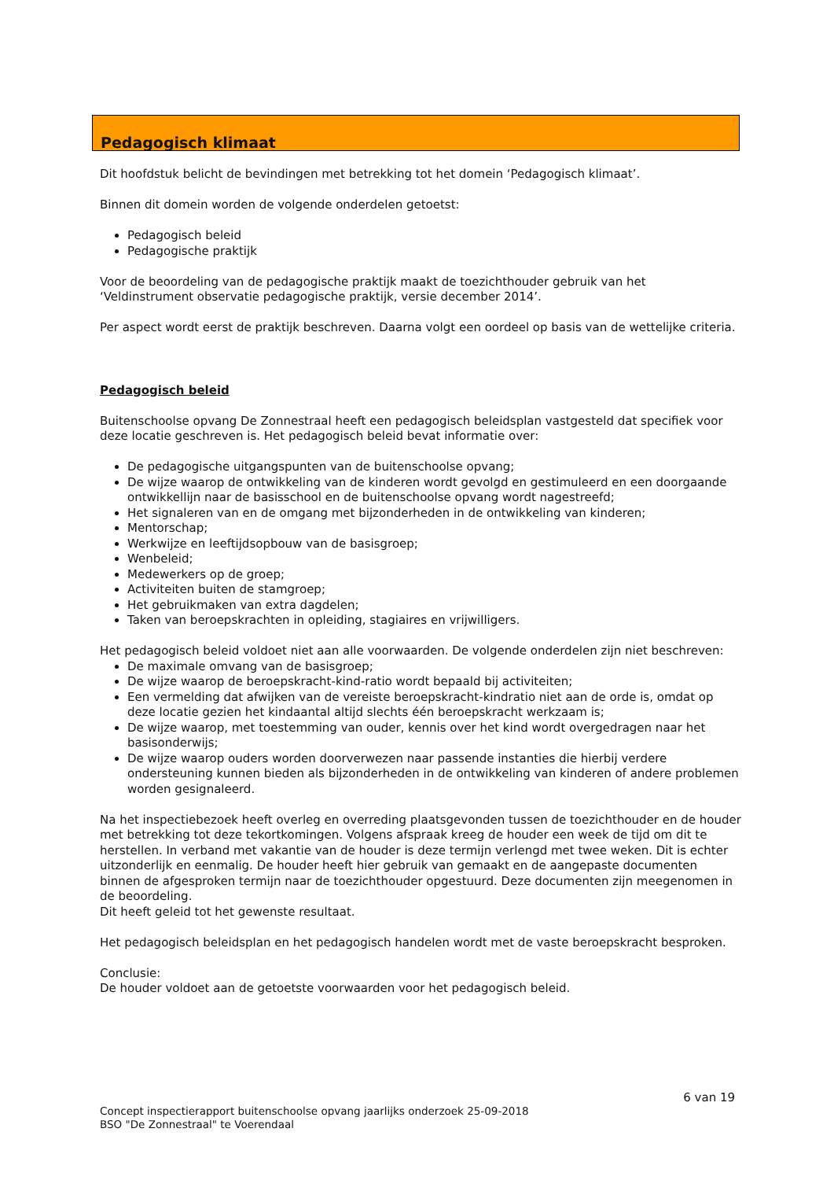Pedagogisch klimaat
Dit hoofdstuk belicht de bevindingen met betrekking tot het domein ‘Pedagogisch klimaat’.
Binnen dit domein worden de volgende onderdelen getoetst:
Pedagogisch beleid
Pedagogische praktijk
Voor de beoordeling van de pedagogische praktijk maakt de toezichthouder gebruik van het ‘Veldinstrument observatie pedagogische praktijk, versie december 2014’.
Per aspect wordt eerst de praktijk beschreven. Daarna volgt een oordeel op basis van de wettelijke criteria.
Pedagogisch beleid
Buitenschoolse opvang De Zonnestraal heeft een pedagogisch beleidsplan vastgesteld dat specifiek voor deze locatie geschreven is. Het pedagogisch beleid bevat informatie over:
De pedagogische uitgangspunten van de buitenschoolse opvang;
De wijze waarop de ontwikkeling van de kinderen wordt gevolgd en gestimuleerd en een doorgaande ontwikkellijn naar de basisschool en de buitenschoolse opvang wordt nagestreefd;
Het signaleren van en de omgang met bijzonderheden in de ontwikkeling van kinderen;
Mentorschap;
Werkwijze en leeftijdsopbouw van de basisgroep;
Wenbeleid;
Medewerkers op de groep;
Activiteiten buiten de stamgroep;
Het gebruikmaken van extra dagdelen;
Taken van beroepskrachten in opleiding, stagiaires en vrijwilligers.
Het pedagogisch beleid voldoet niet aan alle voorwaarden. De volgende onderdelen zijn niet beschreven:
De maximale omvang van de basisgroep;
De wijze waarop de beroepskracht-kind-ratio wordt bepaald bij activiteiten;
Een vermelding dat afwijken van de vereiste beroepskracht-kindratio niet aan de orde is, omdat op deze locatie gezien het kindaantal altijd slechts één beroepskracht werkzaam is;
De wijze waarop, met toestemming van ouder, kennis over het kind wordt overgedragen naar het basisonderwijs;
De wijze waarop ouders worden doorverwezen naar passende instanties die hierbij verdere ondersteuning kunnen bieden als bijzonderheden in de ontwikkeling van kinderen of andere problemen worden gesignaleerd.
Na het inspectiebezoek heeft overleg en overreding plaatsgevonden tussen de toezichthouder en de houder met betrekking tot deze tekortkomingen. Volgens afspraak kreeg de houder een week de tijd om dit te herstellen. In verband met vakantie van de houder is deze termijn verlengd met twee weken. Dit is echter uitzonderlijk en eenmalig. De houder heeft hier gebruik van gemaakt en de aangepaste documenten binnen de afgesproken termijn naar de toezichthouder opgestuurd. Deze documenten zijn meegenomen in de beoordeling.
Dit heeft geleid tot het gewenste resultaat.
Het pedagogisch beleidsplan en het pedagogisch handelen wordt met de vaste beroepskracht besproken.
Conclusie:
De houder voldoet aan de getoetste voorwaarden voor het pedagogisch beleid.
6 van 19
Concept inspectierapport buitenschoolse opvang jaarlijks onderzoek 25-09-2018
BSO "De Zonnestraal" te Voerendaal